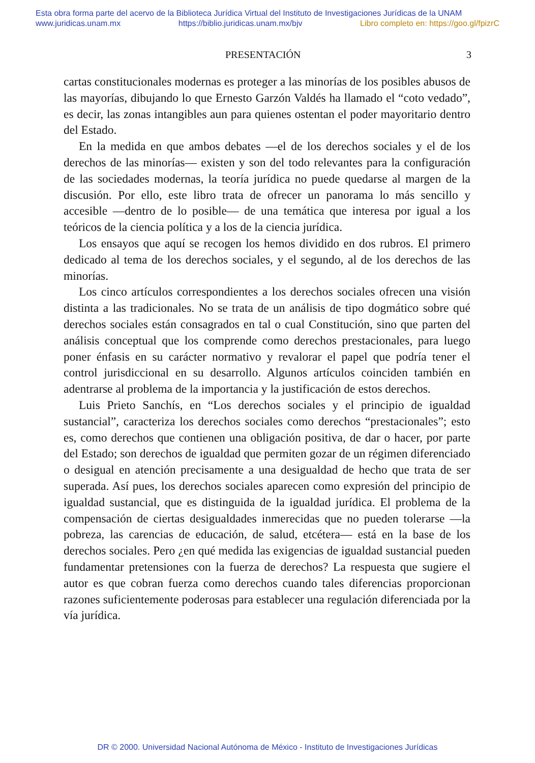Esta obra forma parte del acervo de la Biblioteca Jurídica Virtual del Instituto de Investigaciones Jurídicas de la UNAM
www.juridicas.unam.mx https://biblio.juridicas.unam.mx/bjv Libro completo en: https://goo.gl/fpizrC
PRESENTACIÓN 3
cartas constitucionales modernas es proteger a las minorías de los posibles abusos de las mayorías, dibujando lo que Ernesto Garzón Valdés ha llamado el “coto vedado”, es decir, las zonas intangibles aun para quienes ostentan el poder mayoritario dentro del Estado.
En la medida en que ambos debates —el de los derechos sociales y el de los derechos de las minorías— existen y son del todo relevantes para la configuración de las sociedades modernas, la teoría jurídica no puede quedarse al margen de la discusión. Por ello, este libro trata de ofrecer un panorama lo más sencillo y accesible —dentro de lo posible— de una temática que interesa por igual a los teóricos de la ciencia política y a los de la ciencia jurídica.
Los ensayos que aquí se recogen los hemos dividido en dos rubros. El primero dedicado al tema de los derechos sociales, y el segundo, al de los derechos de las minorías.
Los cinco artículos correspondientes a los derechos sociales ofrecen una visión distinta a las tradicionales. No se trata de un análisis de tipo dogmático sobre qué derechos sociales están consagrados en tal o cual Constitución, sino que parten del análisis conceptual que los comprende como derechos prestacionales, para luego poner énfasis en su carácter normativo y revalorar el papel que podría tener el control jurisdiccional en su desarrollo. Algunos artículos coinciden también en adentrarse al problema de la importancia y la justificación de estos derechos.
Luis Prieto Sanchís, en “Los derechos sociales y el principio de igualdad sustancial”, caracteriza los derechos sociales como derechos “prestacionales”; esto es, como derechos que contienen una obligación positiva, de dar o hacer, por parte del Estado; son derechos de igualdad que permiten gozar de un régimen diferenciado o desigual en atención precisamente a una desigualdad de hecho que trata de ser superada. Así pues, los derechos sociales aparecen como expresión del principio de igualdad sustancial, que es distinguida de la igualdad jurídica. El problema de la compensación de ciertas desigualdades inmerecidas que no pueden tolerarse —la pobreza, las carencias de educación, de salud, etcétera— está en la base de los derechos sociales. Pero ¿en qué medida las exigencias de igualdad sustancial pueden fundamentar pretensiones con la fuerza de derechos? La respuesta que sugiere el autor es que cobran fuerza como derechos cuando tales diferencias proporcionan razones suficientemente poderosas para establecer una regulación diferenciada por la vía jurídica.
DR © 2000. Universidad Nacional Autónoma de México - Instituto de Investigaciones Jurídicas